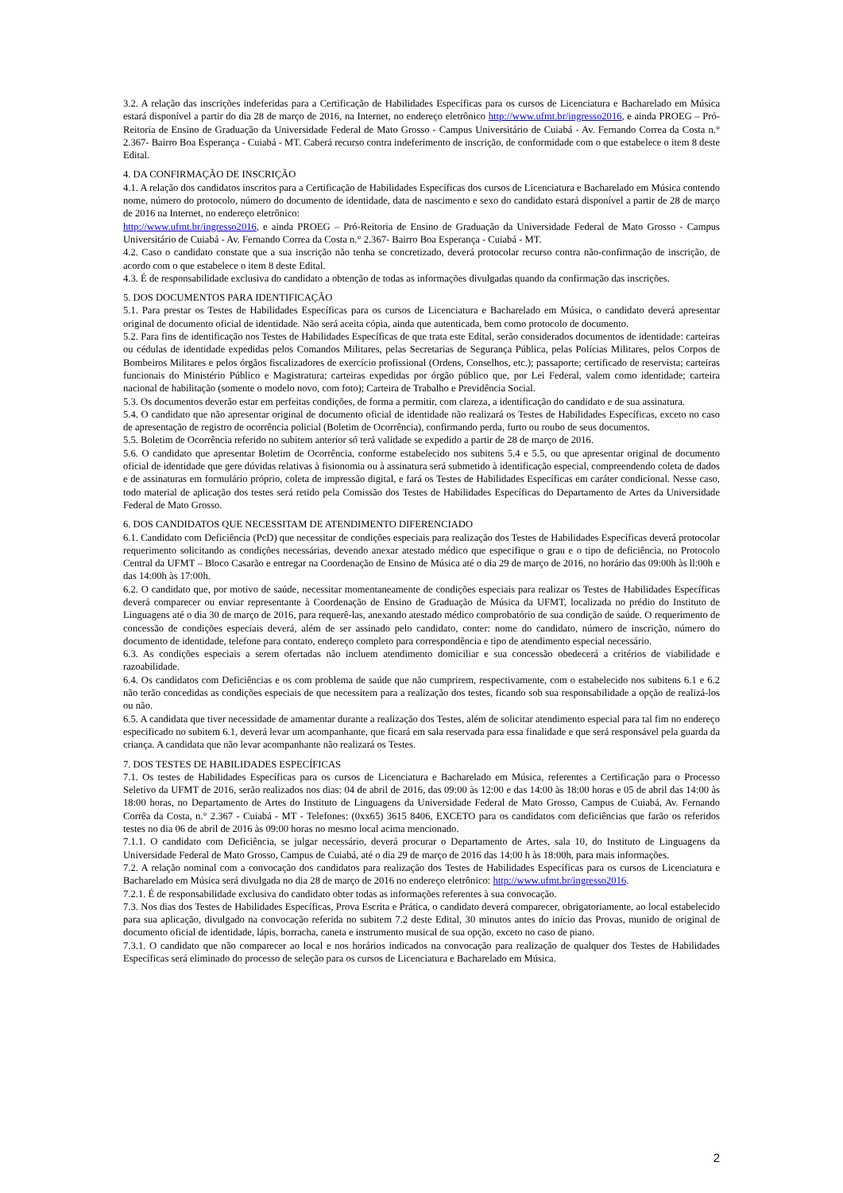3.2. A relação das inscrições indeferidas para a Certificação de Habilidades Específicas para os cursos de Licenciatura e Bacharelado em Música estará disponível a partir do dia 28 de março de 2016, na Internet, no endereço eletrônico http://www.ufmt.br/ingresso2016, e ainda PROEG – Pró-Reitoria de Ensino de Graduação da Universidade Federal de Mato Grosso - Campus Universitário de Cuiabá - Av. Fernando Correa da Costa n.° 2.367- Bairro Boa Esperança - Cuiabá - MT. Caberá recurso contra indeferimento de inscrição, de conformidade com o que estabelece o item 8 deste Edital.
4. DA CONFIRMAÇÃO DE INSCRIÇÃO
4.1. A relação dos candidatos inscritos para a Certificação de Habilidades Específicas dos cursos de Licenciatura e Bacharelado em Música contendo nome, número do protocolo, número do documento de identidade, data de nascimento e sexo do candidato estará disponível a partir de 28 de março de 2016 na Internet, no endereço eletrônico:
http://www.ufmt.br/ingresso2016, e ainda PROEG – Pró-Reitoria de Ensino de Graduação da Universidade Federal de Mato Grosso - Campus Universitário de Cuiabá - Av. Fernando Correa da Costa n.° 2.367- Bairro Boa Esperança - Cuiabá - MT.
4.2. Caso o candidato constate que a sua inscrição não tenha se concretizado, deverá protocolar recurso contra não-confirmação de inscrição, de acordo com o que estabelece o item 8 deste Edital.
4.3. É de responsabilidade exclusiva do candidato a obtenção de todas as informações divulgadas quando da confirmação das inscrições.
5. DOS DOCUMENTOS PARA IDENTIFICAÇÃO
5.1. Para prestar os Testes de Habilidades Específicas para os cursos de Licenciatura e Bacharelado em Música, o candidato deverá apresentar original de documento oficial de identidade. Não será aceita cópia, ainda que autenticada, bem como protocolo de documento.
5.2. Para fins de identificação nos Testes de Habilidades Específicas de que trata este Edital, serão considerados documentos de identidade: carteiras ou cédulas de identidade expedidas pelos Comandos Militares, pelas Secretarias de Segurança Pública, pelas Polícias Militares, pelos Corpos de Bombeiros Militares e pelos órgãos fiscalizadores de exercício profissional (Ordens, Conselhos, etc.); passaporte; certificado de reservista; carteiras funcionais do Ministério Público e Magistratura; carteiras expedidas por órgão público que, por Lei Federal, valem como identidade; carteira nacional de habilitação (somente o modelo novo, com foto); Carteira de Trabalho e Previdência Social.
5.3. Os documentos deverão estar em perfeitas condições, de forma a permitir, com clareza, a identificação do candidato e de sua assinatura.
5.4. O candidato que não apresentar original de documento oficial de identidade não realizará os Testes de Habilidades Específicas, exceto no caso de apresentação de registro de ocorrência policial (Boletim de Ocorrência), confirmando perda, furto ou roubo de seus documentos.
5.5. Boletim de Ocorrência referido no subitem anterior só terá validade se expedido a partir de 28 de março de 2016.
5.6. O candidato que apresentar Boletim de Ocorrência, conforme estabelecido nos subitens 5.4 e 5.5, ou que apresentar original de documento oficial de identidade que gere dúvidas relativas à fisionomia ou à assinatura será submetido à identificação especial, compreendendo coleta de dados e de assinaturas em formulário próprio, coleta de impressão digital, e fará os Testes de Habilidades Específicas em caráter condicional. Nesse caso, todo material de aplicação dos testes será retido pela Comissão dos Testes de Habilidades Específicas do Departamento de Artes da Universidade Federal de Mato Grosso.
6. DOS CANDIDATOS QUE NECESSITAM DE ATENDIMENTO DIFERENCIADO
6.1. Candidato com Deficiência (PcD) que necessitar de condições especiais para realização dos Testes de Habilidades Específicas deverá protocolar requerimento solicitando as condições necessárias, devendo anexar atestado médico que especifique o grau e o tipo de deficiência, no Protocolo Central da UFMT – Bloco Casarão e entregar na Coordenação de Ensino de Música até o dia 29 de março de 2016, no horário das 09:00h às ll:00h e das 14:00h às 17:00h.
6.2. O candidato que, por motivo de saúde, necessitar momentaneamente de condições especiais para realizar os Testes de Habilidades Específicas deverá comparecer ou enviar representante à Coordenação de Ensino de Graduação de Música da UFMT, localizada no prédio do Instituto de Linguagens até o dia 30 de março de 2016, para requerê-las, anexando atestado médico comprobatório de sua condição de saúde. O requerimento de concessão de condições especiais deverá, além de ser assinado pelo candidato, conter: nome do candidato, número de inscrição, número do documento de identidade, telefone para contato, endereço completo para correspondência e tipo de atendimento especial necessário.
6.3. As condições especiais a serem ofertadas não incluem atendimento domiciliar e sua concessão obedecerá a critérios de viabilidade e razoabilidade.
6.4. Os candidatos com Deficiências e os com problema de saúde que não cumprirem, respectivamente, com o estabelecido nos subitens 6.1 e 6.2 não terão concedidas as condições especiais de que necessitem para a realização dos testes, ficando sob sua responsabilidade a opção de realizá-los ou não.
6.5. A candidata que tiver necessidade de amamentar durante a realização dos Testes, além de solicitar atendimento especial para tal fim no endereço especificado no subitem 6.1, deverá levar um acompanhante, que ficará em sala reservada para essa finalidade e que será responsável pela guarda da criança. A candidata que não levar acompanhante não realizará os Testes.
7. DOS TESTES DE HABILIDADES ESPECÍFICAS
7.1. Os testes de Habilidades Específicas para os cursos de Licenciatura e Bacharelado em Música, referentes a Certificação para o Processo Seletivo da UFMT de 2016, serão realizados nos dias: 04 de abril de 2016, das 09:00 às 12:00 e das 14:00 às 18:00 horas e 05 de abril das 14:00 às 18:00 horas, no Departamento de Artes do Instituto de Linguagens da Universidade Federal de Mato Grosso, Campus de Cuiabá, Av. Fernando Corrêa da Costa, n.° 2.367 - Cuiabá - MT - Telefones: (0xx65) 3615 8406, EXCETO para os candidatos com deficiências que farão os referidos testes no dia 06 de abril de 2016 às 09:00 horas no mesmo local acima mencionado.
7.1.1. O candidato com Deficiência, se julgar necessário, deverá procurar o Departamento de Artes, sala 10, do Instituto de Linguagens da Universidade Federal de Mato Grosso, Campus de Cuiabá, até o dia 29 de março de 2016 das 14:00 h às 18:00h, para mais informações.
7.2. A relação nominal com a convocação dos candidatos para realização dos Testes de Habilidades Específicas para os cursos de Licenciatura e Bacharelado em Música será divulgada no dia 28 de março de 2016 no endereço eletrônico: http://www.ufmt.br/ingresso2016.
7.2.1. É de responsabilidade exclusiva do candidato obter todas as informações referentes à sua convocação.
7.3. Nos dias dos Testes de Habilidades Específicas, Prova Escrita e Prática, o candidato deverá comparecer, obrigatoriamente, ao local estabelecido para sua aplicação, divulgado na convocação referida no subitem 7.2 deste Edital, 30 minutos antes do início das Provas, munido de original de documento oficial de identidade, lápis, borracha, caneta e instrumento musical de sua opção, exceto no caso de piano.
7.3.1. O candidato que não comparecer ao local e nos horários indicados na convocação para realização de qualquer dos Testes de Habilidades Específicas será eliminado do processo de seleção para os cursos de Licenciatura e Bacharelado em Música.
2